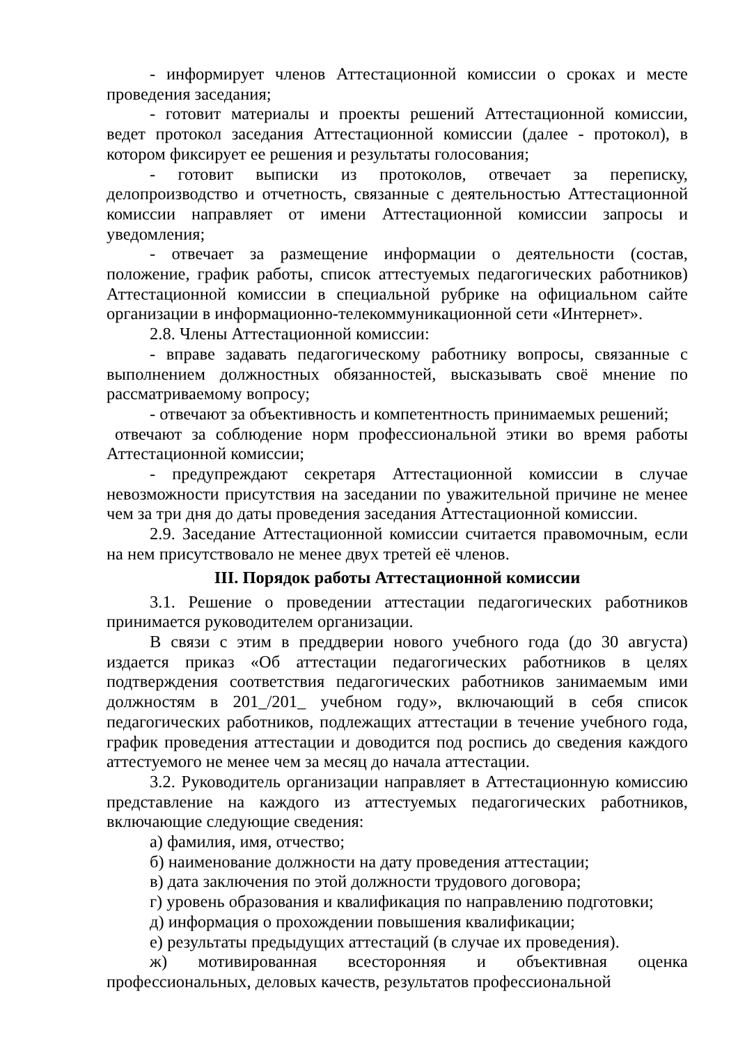- информирует членов Аттестационной комиссии о сроках и месте проведения заседания;
- готовит материалы и проекты решений Аттестационной комиссии, ведет протокол заседания Аттестационной комиссии (далее - протокол), в котором фиксирует ее решения и результаты голосования;
- готовит выписки из протоколов, отвечает за переписку, делопроизводство и отчетность, связанные с деятельностью Аттестационной комиссии направляет от имени Аттестационной комиссии запросы и уведомления;
- отвечает за размещение информации о деятельности (состав, положение, график работы, список аттестуемых педагогических работников) Аттестационной комиссии в специальной рубрике на официальном сайте организации в информационно-телекоммуникационной сети «Интернет».
2.8. Члены Аттестационной комиссии:
- вправе задавать педагогическому работнику вопросы, связанные с выполнением должностных обязанностей, высказывать своё мнение по рассматриваемому вопросу;
- отвечают за объективность и компетентность принимаемых решений;
отвечают за соблюдение норм профессиональной этики во время работы Аттестационной комиссии;
- предупреждают секретаря Аттестационной комиссии в случае невозможности присутствия на заседании по уважительной причине не менее чем за три дня до даты проведения заседания Аттестационной комиссии.
2.9. Заседание Аттестационной комиссии считается правомочным, если на нем присутствовало не менее двух третей её членов.
III. Порядок работы Аттестационной комиссии
3.1. Решение о проведении аттестации педагогических работников принимается руководителем организации.
В связи с этим в преддверии нового учебного года (до 30 августа) издается приказ «Об аттестации педагогических работников в целях подтверждения соответствия педагогических работников занимаемым ими должностям в 201_/201_ учебном году», включающий в себя список педагогических работников, подлежащих аттестации в течение учебного года, график проведения аттестации и доводится под роспись до сведения каждого аттестуемого не менее чем за месяц до начала аттестации.
3.2. Руководитель организации направляет в Аттестационную комиссию представление на каждого из аттестуемых педагогических работников, включающие следующие сведения:
а) фамилия, имя, отчество;
б) наименование должности на дату проведения аттестации;
в) дата заключения по этой должности трудового договора;
г) уровень образования и квалификация по направлению подготовки;
д) информация о прохождении повышения квалификации;
е) результаты предыдущих аттестаций (в случае их проведения).
ж) мотивированная всесторонняя и объективная оценка профессиональных, деловых качеств, результатов профессиональной